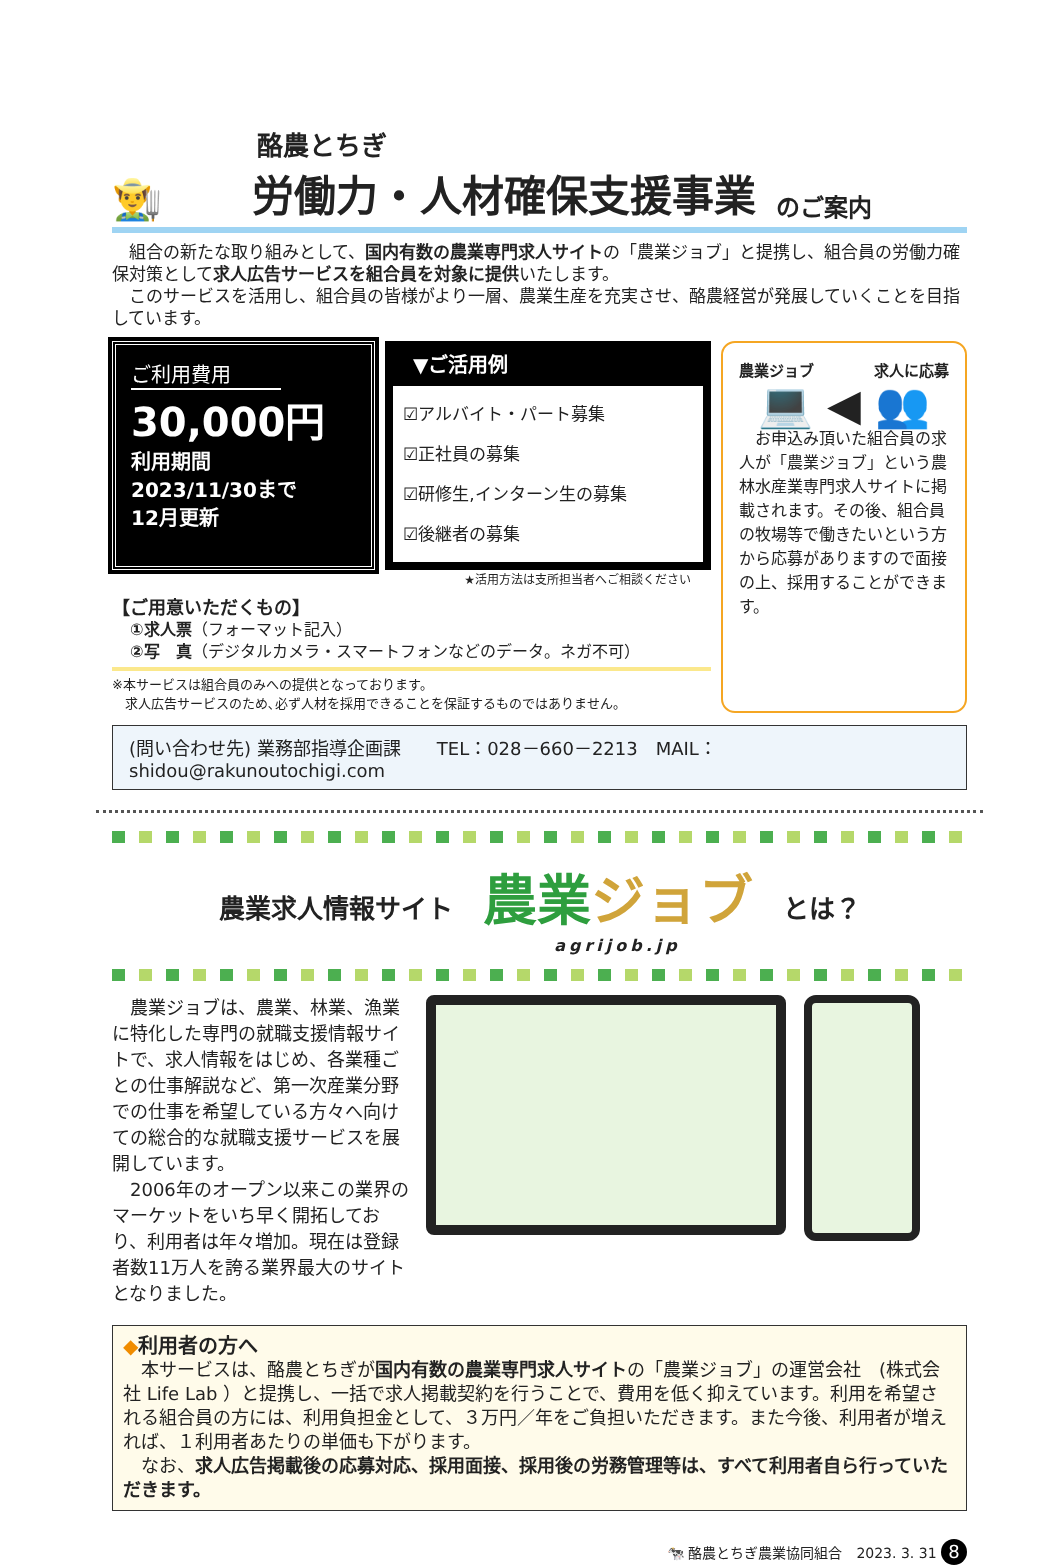酪農とちぎ
👨‍🌾 労働力・人材確保支援事業 のご案内
　組合の新たな取り組みとして、国内有数の農業専門求人サイトの「農業ジョブ」と提携し、組合員の労働力確保対策として求人広告サービスを組合員を対象に提供いたします。
　このサービスを活用し、組合員の皆様がより一層、農業生産を充実させ、酪農経営が発展していくことを目指しています。
ご利用費用
30,000円
利用期間
2023/11/30まで
12月更新
▼ご活用例
☑アルバイト・パート募集
☑正社員の募集
☑研修生,インターン生の募集
☑後継者の募集
★活用方法は支所担当者へご相談ください
【ご用意いただくもの】
①求人票（フォーマット記入）
②写　真（デジタルカメラ・スマートフォンなどのデータ。ネガ不可）
※本サービスは組合員のみへの提供となっております。
　求人広告サービスのため､必ず人材を採用できることを保証するものではありません。
農業ジョブ 求人に応募
💻 ◀ 👥
　お申込み頂いた組合員の求人が「農業ジョブ」という農林水産業専門求人サイトに掲載されます。その後、組合員の牧場等で働きたいという方から応募がありますので面接の上、採用することができます。
(問い合わせ先) 業務部指導企画課　　TEL：028－660－2213　MAIL：shidou@rakunoutochigi.com
農業求人情報サイト 農業ジョブ
agrijob.jp とは？
　農業ジョブは、農業、林業、漁業に特化した専門の就職支援情報サイトで、求人情報をはじめ、各業種ごとの仕事解説など、第一次産業分野での仕事を希望している方々へ向けての総合的な就職支援サービスを展開しています。
　2006年のオープン以来この業界のマーケットをいち早く開拓しており、利用者は年々増加。現在は登録者数11万人を誇る業界最大のサイトとなりました。
◆利用者の方へ
　本サービスは、酪農とちぎが国内有数の農業専門求人サイトの「農業ジョブ」の運営会社　(株式会社 Life Lab ）と提携し、一括で求人掲載契約を行うことで、費用を低く抑えています。利用を希望される組合員の方には、利用負担金として、３万円／年をご負担いただきます。また今後、利用者が増えれば、１利用者あたりの単価も下がります。
　なお、求人広告掲載後の応募対応、採用面接、採用後の労務管理等は、すべて利用者自ら行っていただきます。
🐄 酪農とちぎ農業協同組合　2023. 3. 31 8